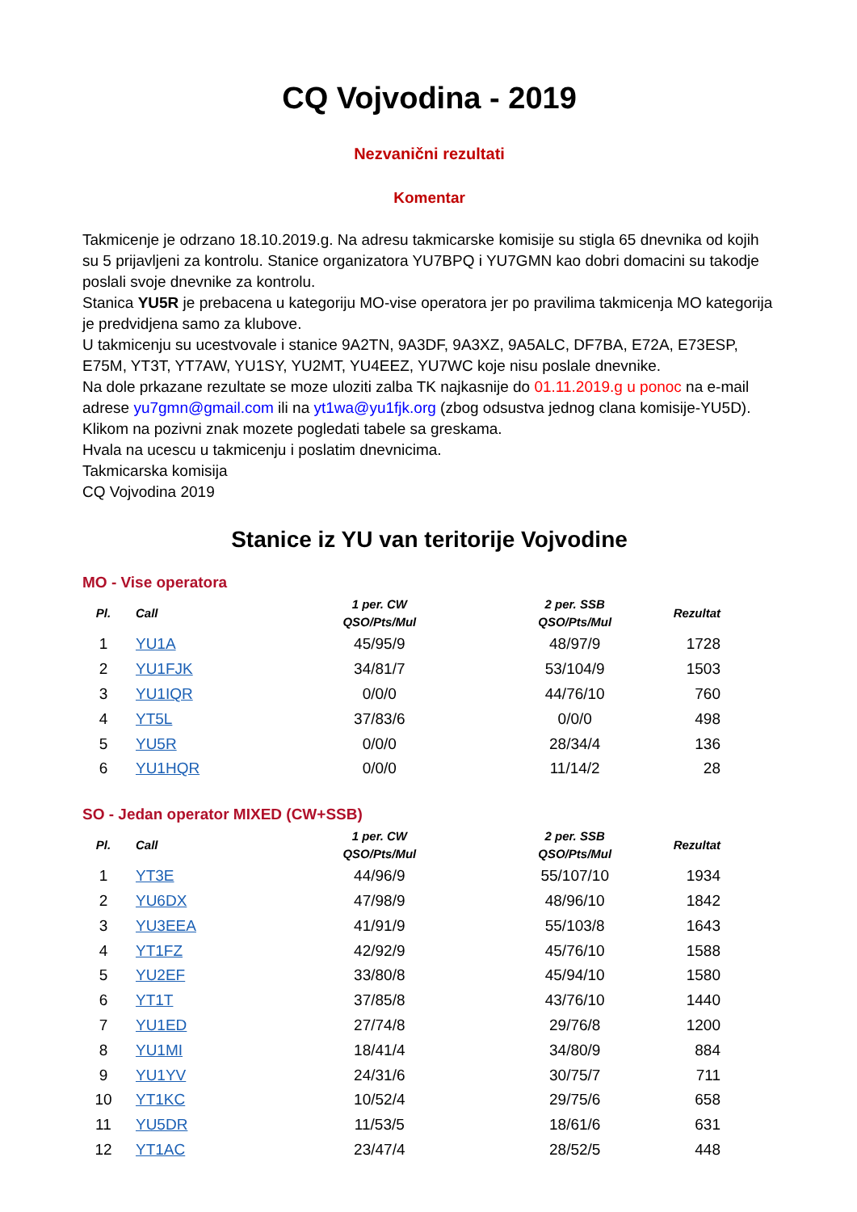CQ Vojvodina - 2019
Nezvanični rezultati
Komentar
Takmicenje je odrzano 18.10.2019.g. Na adresu takmicarske komisije su stigla 65 dnevnika od kojih su 5 prijavljeni za kontrolu. Stanice organizatora YU7BPQ i YU7GMN kao dobri domacini su takodje poslali svoje dnevnike za kontrolu.
Stanica YU5R je prebacena u kategoriju MO-vise operatora jer po pravilima takmicenja MO kategorija je predvidjena samo za klubove.
U takmicenju su ucestvovale i stanice 9A2TN, 9A3DF, 9A3XZ, 9A5ALC, DF7BA, E72A, E73ESP, E75M, YT3T, YT7AW, YU1SY, YU2MT, YU4EEZ, YU7WC koje nisu poslale dnevnike.
Na dole prkazane rezultate se moze uloziti zalba TK najkasnije do 01.11.2019.g u ponoc na e-mail adrese yu7gmn@gmail.com ili na yt1wa@yu1fjk.org (zbog odsustva jednog clana komisije-YU5D).
Klikom na pozivni znak mozete pogledati tabele sa greskama.
Hvala na ucescu u takmicenju i poslatim dnevnicima.
Takmicarska komisija
CQ Vojvodina 2019
Stanice iz YU van teritorije Vojvodine
MO - Vise operatora
| Pl. | Call | 1 per. CW QSO/Pts/Mul | 2 per. SSB QSO/Pts/Mul | Rezultat |
| --- | --- | --- | --- | --- |
| 1 | YU1A | 45/95/9 | 48/97/9 | 1728 |
| 2 | YU1FJK | 34/81/7 | 53/104/9 | 1503 |
| 3 | YU1IQR | 0/0/0 | 44/76/10 | 760 |
| 4 | YT5L | 37/83/6 | 0/0/0 | 498 |
| 5 | YU5R | 0/0/0 | 28/34/4 | 136 |
| 6 | YU1HQR | 0/0/0 | 11/14/2 | 28 |
SO - Jedan operator MIXED (CW+SSB)
| Pl. | Call | 1 per. CW QSO/Pts/Mul | 2 per. SSB QSO/Pts/Mul | Rezultat |
| --- | --- | --- | --- | --- |
| 1 | YT3E | 44/96/9 | 55/107/10 | 1934 |
| 2 | YU6DX | 47/98/9 | 48/96/10 | 1842 |
| 3 | YU3EEA | 41/91/9 | 55/103/8 | 1643 |
| 4 | YT1FZ | 42/92/9 | 45/76/10 | 1588 |
| 5 | YU2EF | 33/80/8 | 45/94/10 | 1580 |
| 6 | YT1T | 37/85/8 | 43/76/10 | 1440 |
| 7 | YU1ED | 27/74/8 | 29/76/8 | 1200 |
| 8 | YU1MI | 18/41/4 | 34/80/9 | 884 |
| 9 | YU1YV | 24/31/6 | 30/75/7 | 711 |
| 10 | YT1KC | 10/52/4 | 29/75/6 | 658 |
| 11 | YU5DR | 11/53/5 | 18/61/6 | 631 |
| 12 | YT1AC | 23/47/4 | 28/52/5 | 448 |